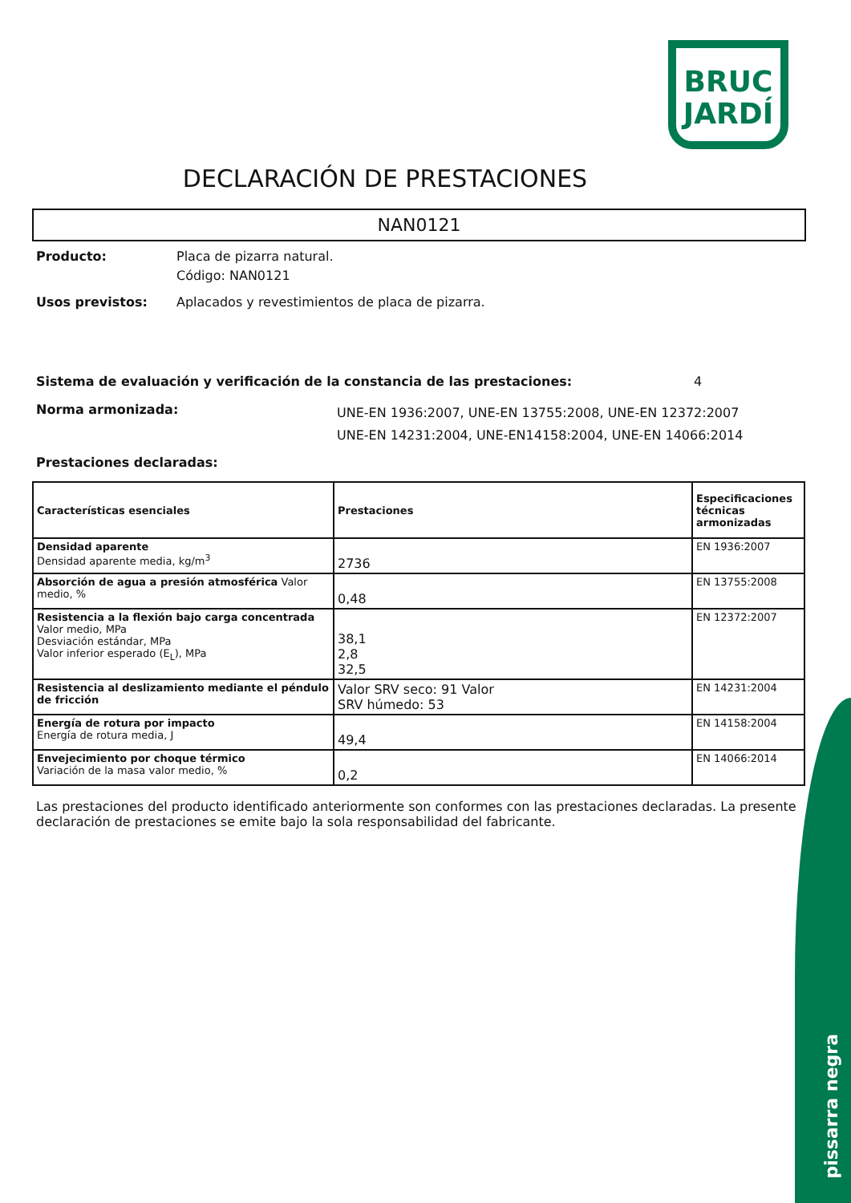BRUC
JARDÍ
DECLARACIÓN DE PRESTACIONES
NAN0121
Producto: Placa de pizarra natural.
Código: NAN0121
Usos previstos: Aplacados y revestimientos de placa de pizarra.
Sistema de evaluación y verificación de la constancia de las prestaciones: 4
Norma armonizada:
UNE-EN 1936:2007, UNE-EN 13755:2008, UNE-EN 12372:2007
UNE-EN 14231:2004, UNE-EN14158:2004, UNE-EN 14066:2014
Prestaciones declaradas:
| Características esenciales | Prestaciones | Especificaciones técnicas armonizadas |
| --- | --- | --- |
| Densidad aparente Densidad aparente media, kg/m<sup>3</sup> | 2736 | EN 1936:2007 |
| Absorción de agua a presión atmosférica Valor medio, % | 0,48 | EN 13755:2008 |
| Resistencia a la flexión bajo carga concentrada Valor medio, MPa Desviación estándar, MPa Valor inferior esperado (E<sub>L</sub>), MPa | 38,1 2,8 32,5 | EN 12372:2007 |
| Resistencia al deslizamiento mediante el péndulo de fricción | Valor SRV seco: 91 Valor SRV húmedo: 53 | EN 14231:2004 |
| Energía de rotura por impacto Energía de rotura media, J | 49,4 | EN 14158:2004 |
| Envejecimiento por choque térmico Variación de la masa valor medio, % | 0,2 | EN 14066:2014 |
Las prestaciones del producto identificado anteriormente son conformes con las prestaciones declaradas. La presente declaración de prestaciones se emite bajo la sola responsabilidad del fabricante.
pissarra negra